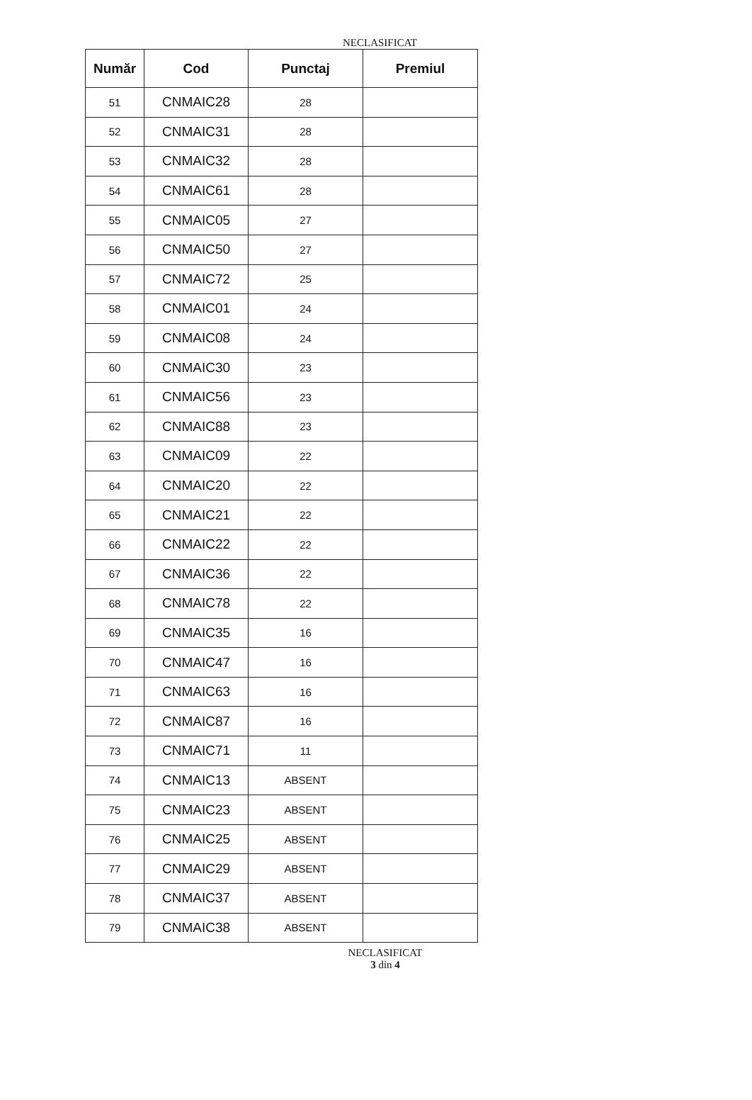NECLASIFICAT
| Număr | Cod | Punctaj | Premiul |
| --- | --- | --- | --- |
| 51 | CNMAIC28 | 28 | |
| 52 | CNMAIC31 | 28 | |
| 53 | CNMAIC32 | 28 | |
| 54 | CNMAIC61 | 28 | |
| 55 | CNMAIC05 | 27 | |
| 56 | CNMAIC50 | 27 | |
| 57 | CNMAIC72 | 25 | |
| 58 | CNMAIC01 | 24 | |
| 59 | CNMAIC08 | 24 | |
| 60 | CNMAIC30 | 23 | |
| 61 | CNMAIC56 | 23 | |
| 62 | CNMAIC88 | 23 | |
| 63 | CNMAIC09 | 22 | |
| 64 | CNMAIC20 | 22 | |
| 65 | CNMAIC21 | 22 | |
| 66 | CNMAIC22 | 22 | |
| 67 | CNMAIC36 | 22 | |
| 68 | CNMAIC78 | 22 | |
| 69 | CNMAIC35 | 16 | |
| 70 | CNMAIC47 | 16 | |
| 71 | CNMAIC63 | 16 | |
| 72 | CNMAIC87 | 16 | |
| 73 | CNMAIC71 | 11 | |
| 74 | CNMAIC13 | ABSENT | |
| 75 | CNMAIC23 | ABSENT | |
| 76 | CNMAIC25 | ABSENT | |
| 77 | CNMAIC29 | ABSENT | |
| 78 | CNMAIC37 | ABSENT | |
| 79 | CNMAIC38 | ABSENT | |
NECLASIFICAT
3 din 4